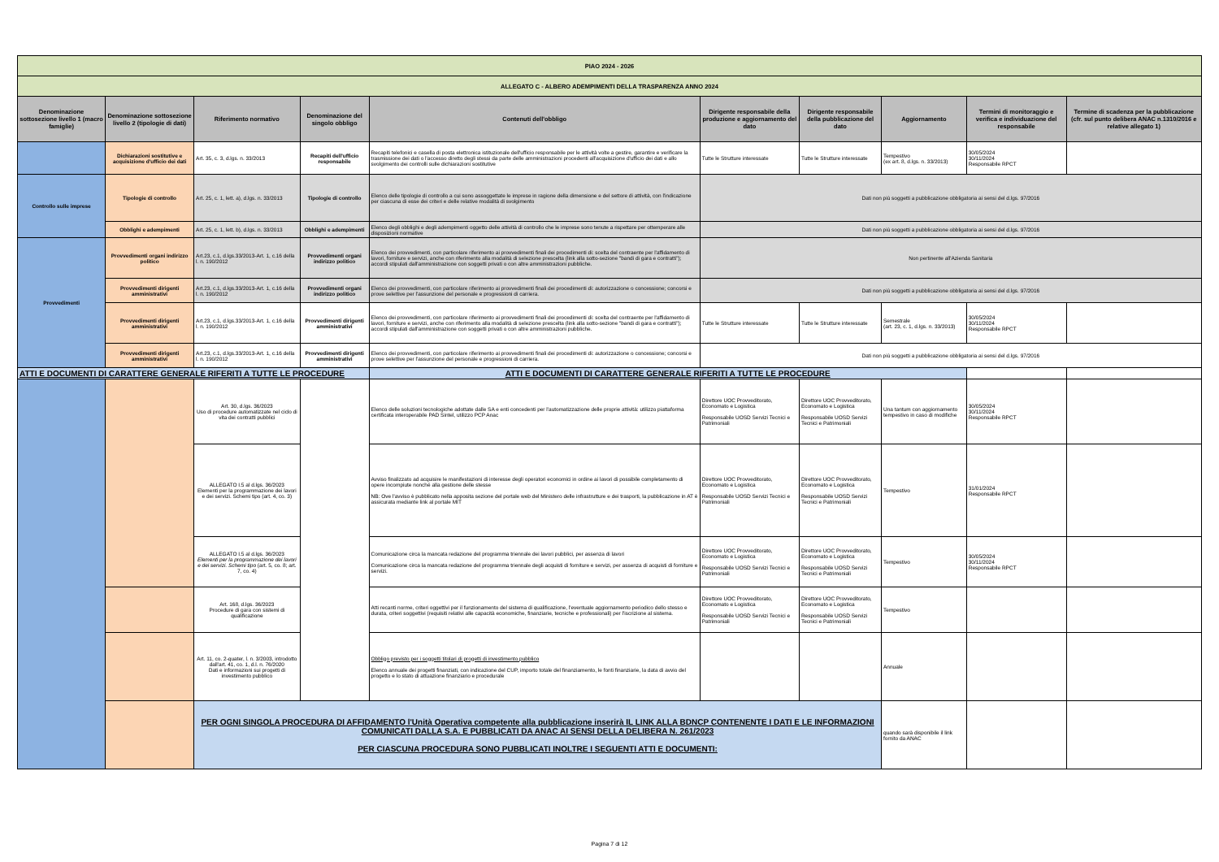| PIAO 2024 - 2026 | | | | | | | | | |
| ALLEGATO C - ALBERO ADEMPIMENTI DELLA TRASPARENZA ANNO 2024 | | | | | | | | | |
| Denominazione sottosezione livello 1 (macro famiglie) | Denominazione sottosezione livello 2 (tipologie di dati) | Riferimento normativo | Denominazione del singolo obbligo | Contenuti dell'obbligo | Dirigente responsabile della produzione e aggiornamento del dato | Dirigente responsabile della pubblicazione del dato | Aggiornamento | Termini di monitoraggio e verifica e individuazione del responsabile | Termine di scadenza per la pubblicazione (cfr. sul punto delibera ANAC n.1310/2016 e relative allegato 1) |
| | Dichiarazioni sostitutive e acquisizione d'ufficio dei dati | Art. 35, c. 3, d.lgs. n. 33/2013 | Recapiti dell'ufficio responsabile | Recapiti telefonici e casella di posta elettronica istituzionale dell'ufficio responsabile per le attività volte a gestire, garantire e verificare la trasmissione dei dati o l'accesso diretto degli stessi da parte delle amministrazioni procedenti all'acquisizione d'ufficio dei dati e allo svolgimento dei controlli sulle dichiarazioni sostitutive | Tutte le Strutture interessate | Tutte le Strutture interessate | Tempestivo (ex art. 8, d.lgs. n. 33/2013) | 30/05/2024 30/11/2024 Responsabile RPCT | |
| Controllo sulle imprese | Tipologie di controllo | Art. 25, c. 1, lett. a), d.lgs. n. 33/2013 | Tipologie di controllo | Elenco delle tipologie di controllo a cui sono assoggettate le imprese in ragione della dimensione e del settore di attività, con l'indicazione per ciascuna di esse dei criteri e delle relative modalità di svolgimento | Dati non più soggetti a pubblicazione obbligatoria ai sensi del d.lgs. 97/2016 | | | | |
| | Obblighi e adempimenti | Art. 25, c. 1, lett. b), d.lgs. n. 33/2013 | Obblighi e adempimenti | Elenco degli obblighi e degli adempimenti oggetto delle attività di controllo che le imprese sono tenute a rispettare per ottemperare alle disposizioni normative | Dati non più soggetti a pubblicazione obbligatoria ai sensi del d.lgs. 97/2016 | | | | |
| Provvedimenti | Provvedimenti organi indirizzo politico | Art.23, c.1, d.lgs.33/2013-Art. 1, c.16 della l. n. 190/2012 | Provvedimenti organi indirizzo politico | Elenco dei provvedimenti, con particolare riferimento ai provvedimenti finali dei procedimenti di: scelta del contraente per l'affidamento di lavori, forniture e servizi, anche con riferimento alla modalità di selezione prescelta (link alla sotto-sezione "bandi di gara e contratti"); accordi stipulati dall'amministrazione con soggetti privati o con altre amministrazioni pubbliche. | Non pertinente all'Azienda Sanitaria | | | | |
| | Provvedimenti dirigenti amministrativi | Art.23, c.1, d.lgs.33/2013-Art. 1, c.16 della l. n. 190/2012 | Provvedimenti organi indirizzo politico | Elenco dei provvedimenti, con particolare riferimento ai provvedimenti finali dei procedimenti di: autorizzazione o concessione; concorsi e prove selettive per l'assunzione del personale e progressioni di carriera. | Dati non più soggetti a pubblicazione obbligatoria ai sensi del d.lgs. 97/2016 | | | | |
| | Provvedimenti dirigenti amministrativi | Art.23, c.1, d.lgs.33/2013-Art. 1, c.16 della l. n. 190/2012 | Provvedimenti dirigenti amministrativi | Elenco dei provvedimenti, con particolare riferimento ai provvedimenti finali dei procedimenti di: scelta del contraente per l'affidamento di lavori, forniture e servizi, anche con riferimento alla modalità di selezione prescelta (link alla sotto-sezione "bandi di gara e contratti"); accordi stipulati dall'amministrazione con soggetti privati o con altre amministrazioni pubbliche. | Tutte le Strutture interessate | Tutte le Strutture interessate | Semestrale (art. 23, c. 1, d.lgs. n. 33/2013) | 30/05/2024 30/11/2024 Responsabile RPCT | |
| | Provvedimenti dirigenti amministrativi | Art.23, c.1, d.lgs.33/2013-Art. 1, c.16 della l. n. 190/2012 | Provvedimenti dirigenti amministrativi | Elenco dei provvedimenti, con particolare riferimento ai provvedimenti finali dei procedimenti di: autorizzazione o concessione; concorsi e prove selettive per l'assunzione del personale e progressioni di carriera. | Dati non più soggetti a pubblicazione obbligatoria ai sensi del d.lgs. 97/2016 | | | | |
| ATTI E DOCUMENTI DI CARATTERE GENERALE RIFERITI A TUTTE LE PROCEDURE | | | | ATTI E DOCUMENTI DI CARATTERE GENERALE RIFERITI A TUTTE LE PROCEDURE | | | | | |
| | | Art. 30, d.lgs. 36/2023 Uso di procedure automatizzate nel ciclo di vita dei contratti pubblici | | Elenco delle soluzioni tecnologiche adottate dalle SA e enti concedenti per l'automatizzazione delle proprie attività: utilizzo piattaforma certificata interoperabile PAD Sintel, utilizzo PCP Anac | Direttore UOC Provveditorato, Economato e Logistica Responsabile UOSD Servizi Tecnici e Patrimoniali | Direttore UOC Provveditorato, Economato e Logistica Responsabile UOSD Servizi Tecnici e Patrimoniali | Una tantum con aggiornamento tempestivo in caso di modifiche | 30/05/2024 30/11/2024 Responsabile RPCT | |
| | | ALLEGATO I.5 al d.lgs. 36/2023 Elementi per la programmazione dei lavori e dei servizi. Schemi tipo (art. 4, co. 3) | | Avviso finalizzato ad acquisire le manifestazioni di interesse degli operatori economici in ordine ai lavori di possibile completamento di opere incompiute nonché alla gestione delle stesse NB: Ove l'avviso è pubblicato nella apposita sezione del portale web del Ministero delle infrastrutture e dei trasporti, la pubblicazione in AT è assicurata mediante link al portale MIT | Direttore UOC Provveditorato, Economato e Logistica Responsabile UOSD Servizi Tecnici e Patrimoniali | Direttore UOC Provveditorato, Economato e Logistica Responsabile UOSD Servizi Tecnici e Patrimoniali | Tempestivo | 31/01/2024 Responsabile RPCT | |
| | | ALLEGATO I.5 al d.lgs. 36/2023 Elementi per la programmazione dei lavori e dei servizi. Schemi tipo (art. 5, co. 8; art. 7, co. 4) | | Comunicazione circa la mancata redazione del programma triennale dei lavori pubblici, per assenza di lavori Comunicazione circa la mancata redazione del programma triennale degli acquisti di forniture e servizi, per assenza di acquisti di forniture e servizi. | Direttore UOC Provveditorato, Economato e Logistica Responsabile UOSD Servizi Tecnici e Patrimoniali | Direttore UOC Provveditorato, Economato e Logistica Responsabile UOSD Servizi Tecnici e Patrimoniali | Tempestivo | 30/05/2024 30/11/2024 Responsabile RPCT | |
| | | Art. 168, d.lgs. 36/2023 Procedure di gara con sistemi di qualificazione | | Atti recanti norme, criteri oggettivi per il funzionamento del sistema di qualificazione, l'eventuale aggiornamento periodico dello stesso e durata, criteri soggettivi (requisiti relativi alle capacità economiche, finanziarie, tecniche e professionali) per l'iscrizione al sistema. | Direttore UOC Provveditorato, Economato e Logistica Responsabile UOSD Servizi Tecnici e Patrimoniali | Direttore UOC Provveditorato, Economato e Logistica Responsabile UOSD Servizi Tecnici e Patrimoniali | Tempestivo | | |
| | | Art. 11, co. 2-quater, l. n. 3/2003, introdotto dall'art. 41, co. 1, d.l. n. 76/2020 Dati e informazioni sui progetti di investimento pubblico | | Obbligo previsto per i soggetti titolari di progetti di investimento pubblico Elenco annuale dei progetti finanziati, con indicazione del CUP, importo totale del finanziamento, le fonti finanziarie, la data di avvio del progetto e lo stato di attuazione finanziario e procedurale | | | Annuale | | |
| | | PER OGNI SINGOLA PROCEDURA DI AFFIDAMENTO l'Unità Operativa competente alla pubblicazione inserirà IL LINK ALLA BDNCP CONTENENTE I DATI E LE INFORMAZIONI COMUNICATI DALLA S.A. E PUBBLICATI DA ANAC AI SENSI DELLA DELIBERA N. 261/2023 PER CIASCUNA PROCEDURA SONO PUBBLICATI INOLTRE I SEGUENTI ATTI E DOCUMENTI: | | | | | quando sarà disponibile il link fornito da ANAC | | |
Pagina 7 di 12